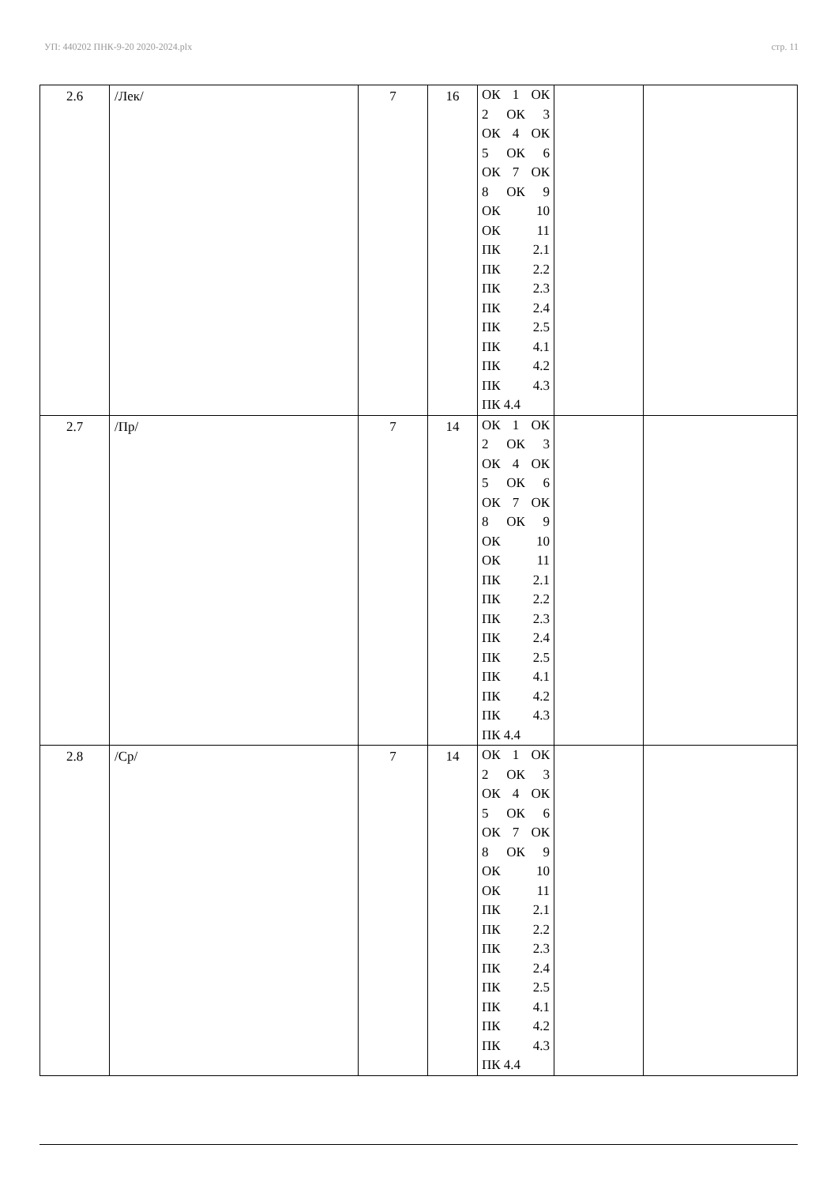УП: 440202 ПНК-9-20 2020-2024.plx стр. 11
| 2.6 | /Лек/ | 7 | 16 | ОК 1 ОК 2 ОК 3 ОК 4 ОК 5 ОК 6 ОК 7 ОК 8 ОК 9 ОК 10 ОК 11 ПК 2.1 ПК 2.2 ПК 2.3 ПК 2.4 ПК 2.5 ПК 4.1 ПК 4.2 ПК 4.3 ПК 4.4 | | |
| 2.7 | /Пр/ | 7 | 14 | ОК 1 ОК 2 ОК 3 ОК 4 ОК 5 ОК 6 ОК 7 ОК 8 ОК 9 ОК 10 ОК 11 ПК 2.1 ПК 2.2 ПК 2.3 ПК 2.4 ПК 2.5 ПК 4.1 ПК 4.2 ПК 4.3 ПК 4.4 | | |
| 2.8 | /Ср/ | 7 | 14 | ОК 1 ОК 2 ОК 3 ОК 4 ОК 5 ОК 6 ОК 7 ОК 8 ОК 9 ОК 10 ОК 11 ПК 2.1 ПК 2.2 ПК 2.3 ПК 2.4 ПК 2.5 ПК 4.1 ПК 4.2 ПК 4.3 ПК 4.4 | | |